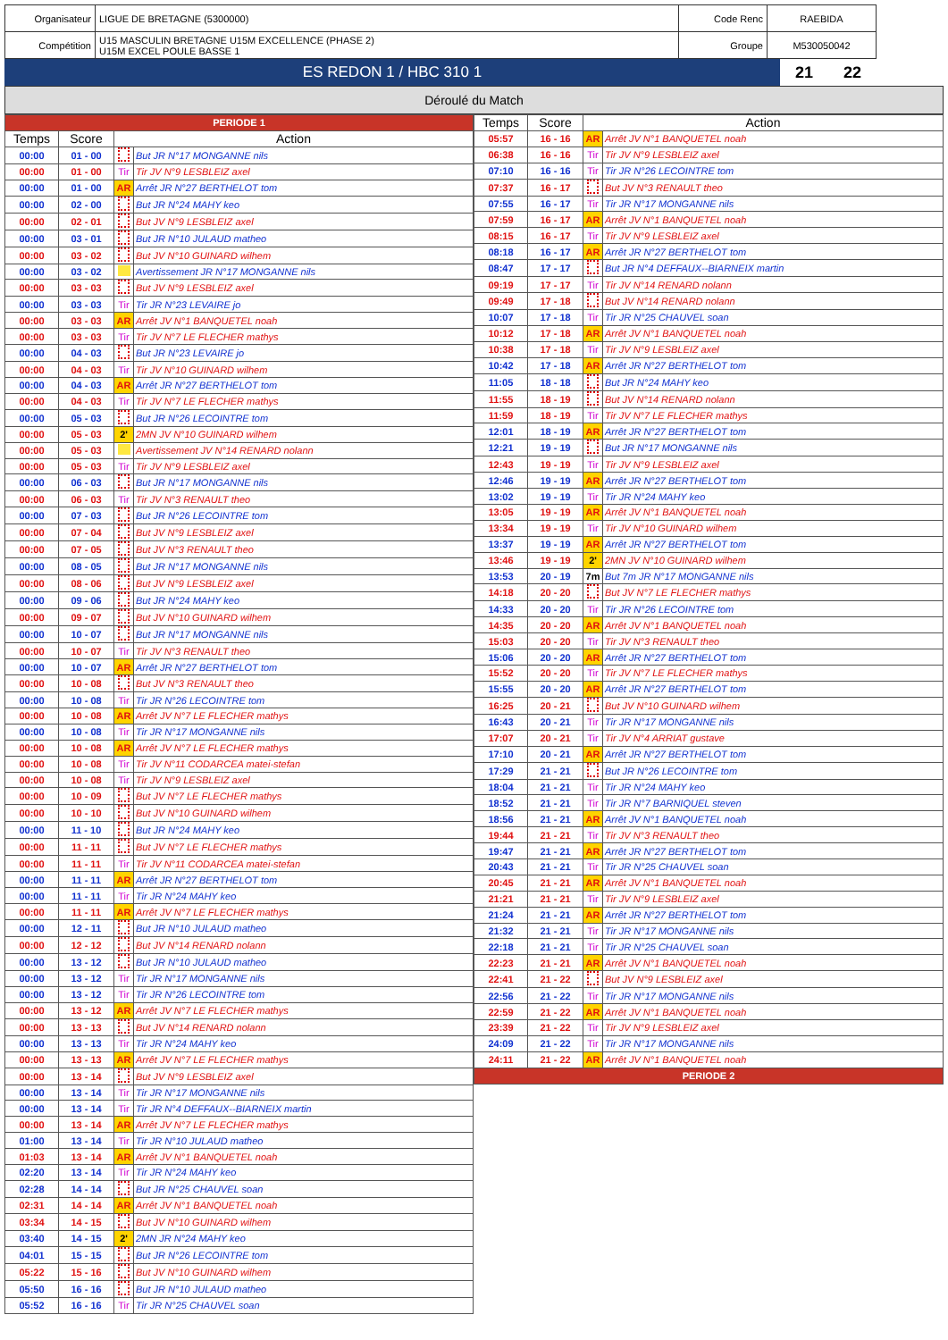| Organisateur | LIGUE DE BRETAGNE (5300000) | Code Renc | RAEBIDA |
| Compétition | U15 MASCULIN BRETAGNE U15M EXCELLENCE (PHASE 2) U15M EXCEL POULE BASSE 1 | Groupe | M530050042 |
| ES REDON 1 / HBC 310 1 | 21 | 22 |
Déroulé du Match
| PERIODE 1 | | | |
| Temps | Score | Action | |
| 00:00 | 01 - 00 | | But JR N°17 MONGANNE nils |
| 00:00 | 01 - 00 | Tir | Tir JV N°9 LESBLEIZ axel |
| 00:00 | 01 - 00 | AR | Arrêt JR N°27 BERTHELOT tom |
| 00:00 | 02 - 00 | | But JR N°24 MAHY keo |
| 00:00 | 02 - 01 | | But JV N°9 LESBLEIZ axel |
| 00:00 | 03 - 01 | | But JR N°10 JULAUD matheo |
| 00:00 | 03 - 02 | | But JV N°10 GUINARD wilhem |
| 00:00 | 03 - 02 | | Avertissement JR N°17 MONGANNE nils |
| 00:00 | 03 - 03 | | But JV N°9 LESBLEIZ axel |
| 00:00 | 03 - 03 | Tir | Tir JR N°23 LEVAIRE jo |
| 00:00 | 03 - 03 | AR | Arrêt JV N°1 BANQUETEL noah |
| 00:00 | 03 - 03 | Tir | Tir JV N°7 LE FLECHER mathys |
| 00:00 | 04 - 03 | | But JR N°23 LEVAIRE jo |
| 00:00 | 04 - 03 | Tir | Tir JV N°10 GUINARD wilhem |
| 00:00 | 04 - 03 | AR | Arrêt JR N°27 BERTHELOT tom |
| 00:00 | 04 - 03 | Tir | Tir JV N°7 LE FLECHER mathys |
| 00:00 | 05 - 03 | | But JR N°26 LECOINTRE tom |
| 00:00 | 05 - 03 | 2' | 2MN JV N°10 GUINARD wilhem |
| 00:00 | 05 - 03 | | Avertissement JV N°14 RENARD nolann |
| 00:00 | 05 - 03 | Tir | Tir JV N°9 LESBLEIZ axel |
| 00:00 | 06 - 03 | | But JR N°17 MONGANNE nils |
| 00:00 | 06 - 03 | Tir | Tir JV N°3 RENAULT theo |
| 00:00 | 07 - 03 | | But JR N°26 LECOINTRE tom |
| 00:00 | 07 - 04 | | But JV N°9 LESBLEIZ axel |
| 00:00 | 07 - 05 | | But JV N°3 RENAULT theo |
| 00:00 | 08 - 05 | | But JR N°17 MONGANNE nils |
| 00:00 | 08 - 06 | | But JV N°9 LESBLEIZ axel |
| 00:00 | 09 - 06 | | But JR N°24 MAHY keo |
| 00:00 | 09 - 07 | | But JV N°10 GUINARD wilhem |
| 00:00 | 10 - 07 | | But JR N°17 MONGANNE nils |
| 00:00 | 10 - 07 | Tir | Tir JV N°3 RENAULT theo |
| 00:00 | 10 - 07 | AR | Arrêt JR N°27 BERTHELOT tom |
| 00:00 | 10 - 08 | | But JV N°3 RENAULT theo |
| 00:00 | 10 - 08 | Tir | Tir JR N°26 LECOINTRE tom |
| 00:00 | 10 - 08 | AR | Arrêt JV N°7 LE FLECHER mathys |
| 00:00 | 10 - 08 | Tir | Tir JR N°17 MONGANNE nils |
| 00:00 | 10 - 08 | AR | Arrêt JV N°7 LE FLECHER mathys |
| 00:00 | 10 - 08 | Tir | Tir JV N°11 CODARCEA matei-stefan |
| 00:00 | 10 - 08 | Tir | Tir JV N°9 LESBLEIZ axel |
| 00:00 | 10 - 09 | | But JV N°7 LE FLECHER mathys |
| 00:00 | 10 - 10 | | But JV N°10 GUINARD wilhem |
| 00:00 | 11 - 10 | | But JR N°24 MAHY keo |
| 00:00 | 11 - 11 | | But JV N°7 LE FLECHER mathys |
| 00:00 | 11 - 11 | Tir | Tir JV N°11 CODARCEA matei-stefan |
| 00:00 | 11 - 11 | AR | Arrêt JR N°27 BERTHELOT tom |
| 00:00 | 11 - 11 | Tir | Tir JR N°24 MAHY keo |
| 00:00 | 11 - 11 | AR | Arrêt JV N°7 LE FLECHER mathys |
| 00:00 | 12 - 11 | | But JR N°10 JULAUD matheo |
| 00:00 | 12 - 12 | | But JV N°14 RENARD nolann |
| 00:00 | 13 - 12 | | But JR N°10 JULAUD matheo |
| 00:00 | 13 - 12 | Tir | Tir JR N°17 MONGANNE nils |
| 00:00 | 13 - 12 | Tir | Tir JR N°26 LECOINTRE tom |
| 00:00 | 13 - 12 | AR | Arrêt JV N°7 LE FLECHER mathys |
| 00:00 | 13 - 13 | | But JV N°14 RENARD nolann |
| 00:00 | 13 - 13 | Tir | Tir JR N°24 MAHY keo |
| 00:00 | 13 - 13 | AR | Arrêt JV N°7 LE FLECHER mathys |
| 00:00 | 13 - 14 | | But JV N°9 LESBLEIZ axel |
| 00:00 | 13 - 14 | Tir | Tir JR N°17 MONGANNE nils |
| 00:00 | 13 - 14 | Tir | Tir JR N°4 DEFFAUX--BIARNEIX martin |
| 00:00 | 13 - 14 | AR | Arrêt JV N°7 LE FLECHER mathys |
| 01:00 | 13 - 14 | Tir | Tir JR N°10 JULAUD matheo |
| 01:03 | 13 - 14 | AR | Arrêt JV N°1 BANQUETEL noah |
| 02:20 | 13 - 14 | Tir | Tir JR N°24 MAHY keo |
| 02:28 | 14 - 14 | | But JR N°25 CHAUVEL soan |
| 02:31 | 14 - 14 | AR | Arrêt JV N°1 BANQUETEL noah |
| 03:34 | 14 - 15 | | But JV N°10 GUINARD wilhem |
| 03:40 | 14 - 15 | 2' | 2MN JR N°24 MAHY keo |
| 04:01 | 15 - 15 | | But JR N°26 LECOINTRE tom |
| 05:22 | 15 - 16 | | But JV N°10 GUINARD wilhem |
| 05:50 | 16 - 16 | | But JR N°10 JULAUD matheo |
| 05:52 | 16 - 16 | Tir | Tir JR N°25 CHAUVEL soan |
| Temps | Score | Action | |
| --- | --- | --- | --- |
| 05:57 | 16 - 16 | AR | Arrêt JV N°1 BANQUETEL noah |
| 06:38 | 16 - 16 | Tir | Tir JV N°9 LESBLEIZ axel |
| 07:10 | 16 - 16 | Tir | Tir JR N°26 LECOINTRE tom |
| 07:37 | 16 - 17 | | But JV N°3 RENAULT theo |
| 07:55 | 16 - 17 | Tir | Tir JR N°17 MONGANNE nils |
| 07:59 | 16 - 17 | AR | Arrêt JV N°1 BANQUETEL noah |
| 08:15 | 16 - 17 | Tir | Tir JV N°9 LESBLEIZ axel |
| 08:18 | 16 - 17 | AR | Arrêt JR N°27 BERTHELOT tom |
| 08:47 | 17 - 17 | | But JR N°4 DEFFAUX--BIARNEIX martin |
| 09:19 | 17 - 17 | Tir | Tir JV N°14 RENARD nolann |
| 09:49 | 17 - 18 | | But JV N°14 RENARD nolann |
| 10:07 | 17 - 18 | Tir | Tir JR N°25 CHAUVEL soan |
| 10:12 | 17 - 18 | AR | Arrêt JV N°1 BANQUETEL noah |
| 10:38 | 17 - 18 | Tir | Tir JV N°9 LESBLEIZ axel |
| 10:42 | 17 - 18 | AR | Arrêt JR N°27 BERTHELOT tom |
| 11:05 | 18 - 18 | | But JR N°24 MAHY keo |
| 11:55 | 18 - 19 | | But JV N°14 RENARD nolann |
| 11:59 | 18 - 19 | Tir | Tir JV N°7 LE FLECHER mathys |
| 12:01 | 18 - 19 | AR | Arrêt JR N°27 BERTHELOT tom |
| 12:21 | 19 - 19 | | But JR N°17 MONGANNE nils |
| 12:43 | 19 - 19 | Tir | Tir JV N°9 LESBLEIZ axel |
| 12:46 | 19 - 19 | AR | Arrêt JR N°27 BERTHELOT tom |
| 13:02 | 19 - 19 | Tir | Tir JR N°24 MAHY keo |
| 13:05 | 19 - 19 | AR | Arrêt JV N°1 BANQUETEL noah |
| 13:34 | 19 - 19 | Tir | Tir JV N°10 GUINARD wilhem |
| 13:37 | 19 - 19 | AR | Arrêt JR N°27 BERTHELOT tom |
| 13:46 | 19 - 19 | 2' | 2MN JV N°10 GUINARD wilhem |
| 13:53 | 20 - 19 | 7m | But 7m JR N°17 MONGANNE nils |
| 14:18 | 20 - 20 | | But JV N°7 LE FLECHER mathys |
| 14:33 | 20 - 20 | Tir | Tir JR N°26 LECOINTRE tom |
| 14:35 | 20 - 20 | AR | Arrêt JV N°1 BANQUETEL noah |
| 15:03 | 20 - 20 | Tir | Tir JV N°3 RENAULT theo |
| 15:06 | 20 - 20 | AR | Arrêt JR N°27 BERTHELOT tom |
| 15:52 | 20 - 20 | Tir | Tir JV N°7 LE FLECHER mathys |
| 15:55 | 20 - 20 | AR | Arrêt JR N°27 BERTHELOT tom |
| 16:25 | 20 - 21 | | But JV N°10 GUINARD wilhem |
| 16:43 | 20 - 21 | Tir | Tir JR N°17 MONGANNE nils |
| 17:07 | 20 - 21 | Tir | Tir JV N°4 ARRIAT gustave |
| 17:10 | 20 - 21 | AR | Arrêt JR N°27 BERTHELOT tom |
| 17:29 | 21 - 21 | | But JR N°26 LECOINTRE tom |
| 18:04 | 21 - 21 | Tir | Tir JR N°24 MAHY keo |
| 18:52 | 21 - 21 | Tir | Tir JR N°7 BARNIQUEL steven |
| 18:56 | 21 - 21 | AR | Arrêt JV N°1 BANQUETEL noah |
| 19:44 | 21 - 21 | Tir | Tir JV N°3 RENAULT theo |
| 19:47 | 21 - 21 | AR | Arrêt JR N°27 BERTHELOT tom |
| 20:43 | 21 - 21 | Tir | Tir JR N°25 CHAUVEL soan |
| 20:45 | 21 - 21 | AR | Arrêt JV N°1 BANQUETEL noah |
| 21:21 | 21 - 21 | Tir | Tir JV N°9 LESBLEIZ axel |
| 21:24 | 21 - 21 | AR | Arrêt JR N°27 BERTHELOT tom |
| 21:32 | 21 - 21 | Tir | Tir JR N°17 MONGANNE nils |
| 22:18 | 21 - 21 | Tir | Tir JR N°25 CHAUVEL soan |
| 22:23 | 21 - 21 | AR | Arrêt JV N°1 BANQUETEL noah |
| 22:41 | 21 - 22 | | But JV N°9 LESBLEIZ axel |
| 22:56 | 21 - 22 | Tir | Tir JR N°17 MONGANNE nils |
| 22:59 | 21 - 22 | AR | Arrêt JV N°1 BANQUETEL noah |
| 23:39 | 21 - 22 | Tir | Tir JV N°9 LESBLEIZ axel |
| 24:09 | 21 - 22 | Tir | Tir JR N°17 MONGANNE nils |
| 24:11 | 21 - 22 | AR | Arrêt JV N°1 BANQUETEL noah |
| PERIODE 2 | | | |